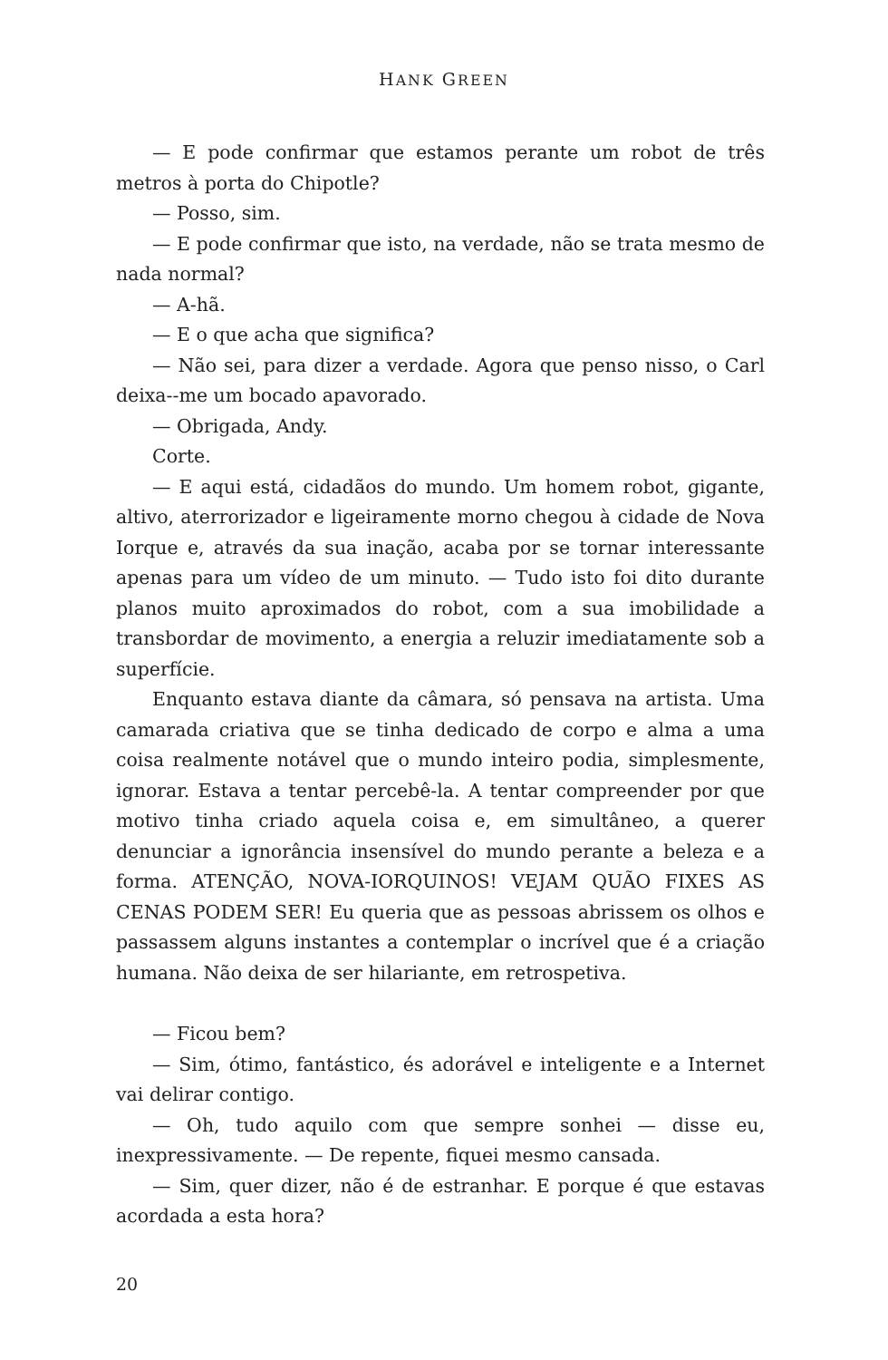HANK GREEN
— E pode confirmar que estamos perante um robot de três metros à porta do Chipotle?
— Posso, sim.
— E pode confirmar que isto, na verdade, não se trata mesmo de nada normal?
— A-hã.
— E o que acha que significa?
— Não sei, para dizer a verdade. Agora que penso nisso, o Carl deixa--me um bocado apavorado.
— Obrigada, Andy.
Corte.
— E aqui está, cidadãos do mundo. Um homem robot, gigante, altivo, aterrorizador e ligeiramente morno chegou à cidade de Nova Iorque e, através da sua inação, acaba por se tornar interessante apenas para um vídeo de um minuto. — Tudo isto foi dito durante planos muito aproximados do robot, com a sua imobilidade a transbordar de movimento, a energia a reluzir imediatamente sob a superfície.
Enquanto estava diante da câmara, só pensava na artista. Uma camarada criativa que se tinha dedicado de corpo e alma a uma coisa realmente notável que o mundo inteiro podia, simplesmente, ignorar. Estava a tentar percebê-la. A tentar compreender por que motivo tinha criado aquela coisa e, em simultâneo, a querer denunciar a ignorância insensível do mundo perante a beleza e a forma. ATENÇÃO, NOVA-IORQUINOS! VEJAM QUÃO FIXES AS CENAS PODEM SER! Eu queria que as pessoas abrissem os olhos e passassem alguns instantes a contemplar o incrível que é a criação humana. Não deixa de ser hilariante, em retrospetiva.
— Ficou bem?
— Sim, ótimo, fantástico, és adorável e inteligente e a Internet vai delirar contigo.
— Oh, tudo aquilo com que sempre sonhei — disse eu, inexpressivamente. — De repente, fiquei mesmo cansada.
— Sim, quer dizer, não é de estranhar. E porque é que estavas acordada a esta hora?
20